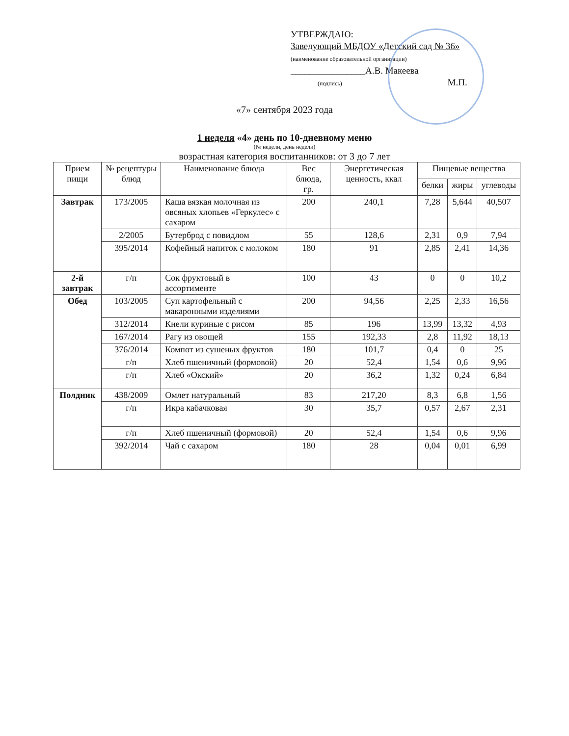УТВЕРЖДАЮ:
Заведующий МБДОУ «Детский сад № 36»
(наименование образовательной организации)
________________А.В. Макеева
(подпись) М.П.
«7» сентября 2023 года
1 неделя «4» день по 10-дневному меню
(№ недели, день недели)
возрастная категория воспитанников: от 3 до 7 лет
| Прием пищи | № рецептуры блюд | Наименование блюда | Вес блюда, гр. | Энергетическая ценность, ккал | Пищевые вещества | | |
| --- | --- | --- | --- | --- | --- | --- | --- |
| | | | | | белки | жиры | углеводы |
| Завтрак | 173/2005 | Каша вязкая молочная из овсяных хлопьев «Геркулес» с сахаром | 200 | 240,1 | 7,28 | 5,644 | 40,507 |
| | 2/2005 | Бутерброд с повидлом | 55 | 128,6 | 2,31 | 0,9 | 7,94 |
| | 395/2014 | Кофейный напиток с молоком | 180 | 91 | 2,85 | 2,41 | 14,36 |
| 2-й завтрак | г/п | Сок фруктовый в ассортименте | 100 | 43 | 0 | 0 | 10,2 |
| Обед | 103/2005 | Суп картофельный с макаронными изделиями | 200 | 94,56 | 2,25 | 2,33 | 16,56 |
| | 312/2014 | Кнели куриные с рисом | 85 | 196 | 13,99 | 13,32 | 4,93 |
| | 167/2014 | Рагу из овощей | 155 | 192,33 | 2,8 | 11,92 | 18,13 |
| | 376/2014 | Компот из сушеных фруктов | 180 | 101,7 | 0,4 | 0 | 25 |
| | г/п | Хлеб пшеничный (формовой) | 20 | 52,4 | 1,54 | 0,6 | 9,96 |
| | г/п | Хлеб «Окский» | 20 | 36,2 | 1,32 | 0,24 | 6,84 |
| Полдник | 438/2009 | Омлет натуральный | 83 | 217,20 | 8,3 | 6,8 | 1,56 |
| | г/п | Икра кабачковая | 30 | 35,7 | 0,57 | 2,67 | 2,31 |
| | г/п | Хлеб пшеничный (формовой) | 20 | 52,4 | 1,54 | 0,6 | 9,96 |
| | 392/2014 | Чай с сахаром | 180 | 28 | 0,04 | 0,01 | 6,99 |